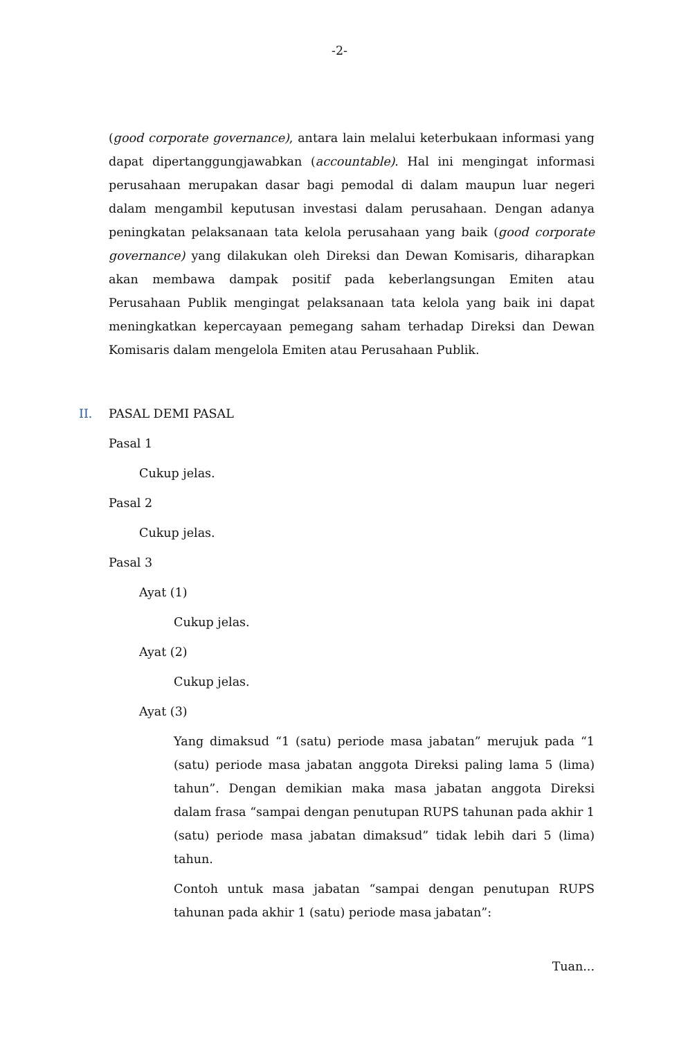-2-
(good corporate governance), antara lain melalui keterbukaan informasi yang dapat dipertanggungjawabkan (accountable). Hal ini mengingat informasi perusahaan merupakan dasar bagi pemodal di dalam maupun luar negeri dalam mengambil keputusan investasi dalam perusahaan. Dengan adanya peningkatan pelaksanaan tata kelola perusahaan yang baik (good corporate governance) yang dilakukan oleh Direksi dan Dewan Komisaris, diharapkan akan membawa dampak positif pada keberlangsungan Emiten atau Perusahaan Publik mengingat pelaksanaan tata kelola yang baik ini dapat meningkatkan kepercayaan pemegang saham terhadap Direksi dan Dewan Komisaris dalam mengelola Emiten atau Perusahaan Publik.
II. PASAL DEMI PASAL
Pasal 1
Cukup jelas.
Pasal 2
Cukup jelas.
Pasal 3
Ayat (1)
Cukup jelas.
Ayat (2)
Cukup jelas.
Ayat (3)
Yang dimaksud “1 (satu) periode masa jabatan” merujuk pada “1 (satu) periode masa jabatan anggota Direksi paling lama 5 (lima) tahun”. Dengan demikian maka masa jabatan anggota Direksi dalam frasa “sampai dengan penutupan RUPS tahunan pada akhir 1 (satu) periode masa jabatan dimaksud” tidak lebih dari 5 (lima) tahun.
Contoh untuk masa jabatan “sampai dengan penutupan RUPS tahunan pada akhir 1 (satu) periode masa jabatan”:
Tuan...